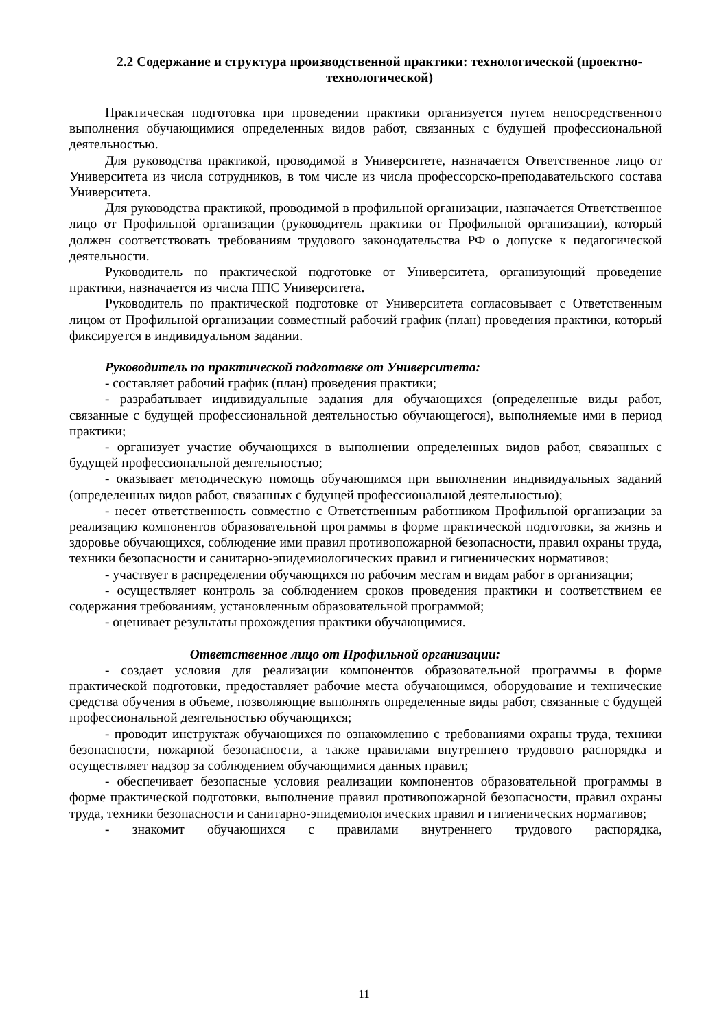2.2 Содержание и структура производственной практики: технологической (проектно-технологической)
Практическая подготовка при проведении практики организуется путем непосредственного выполнения обучающимися определенных видов работ, связанных с будущей профессиональной деятельностью.
Для руководства практикой, проводимой в Университете, назначается Ответственное лицо от Университета из числа сотрудников, в том числе из числа профессорско-преподавательского состава Университета.
Для руководства практикой, проводимой в профильной организации, назначается Ответственное лицо от Профильной организации (руководитель практики от Профильной организации), который должен соответствовать требованиям трудового законодательства РФ о допуске к педагогической деятельности.
Руководитель по практической подготовке от Университета, организующий проведение практики, назначается из числа ППС Университета.
Руководитель по практической подготовке от Университета согласовывает с Ответственным лицом от Профильной организации совместный рабочий график (план) проведения практики, который фиксируется в индивидуальном задании.
Руководитель по практической подготовке от Университета:
- составляет рабочий график (план) проведения практики;
- разрабатывает индивидуальные задания для обучающихся (определенные виды работ, связанные с будущей профессиональной деятельностью обучающегося), выполняемые ими в период практики;
- организует участие обучающихся в выполнении определенных видов работ, связанных с будущей профессиональной деятельностью;
- оказывает методическую помощь обучающимся при выполнении индивидуальных заданий (определенных видов работ, связанных с будущей профессиональной деятельностью);
- несет ответственность совместно с Ответственным работником Профильной организации за реализацию компонентов образовательной программы в форме практической подготовки, за жизнь и здоровье обучающихся, соблюдение ими правил противопожарной безопасности, правил охраны труда, техники безопасности и санитарно-эпидемиологических правил и гигиенических нормативов;
- участвует в распределении обучающихся по рабочим местам и видам работ в организации;
- осуществляет контроль за соблюдением сроков проведения практики и соответствием ее содержания требованиям, установленным образовательной программой;
- оценивает результаты прохождения практики обучающимися.
Ответственное лицо от Профильной организации:
- создает условия для реализации компонентов образовательной программы в форме практической подготовки, предоставляет рабочие места обучающимся, оборудование и технические средства обучения в объеме, позволяющие выполнять определенные виды работ, связанные с будущей профессиональной деятельностью обучающихся;
- проводит инструктаж обучающихся по ознакомлению с требованиями охраны труда, техники безопасности, пожарной безопасности, а также правилами внутреннего трудового распорядка и осуществляет надзор за соблюдением обучающимися данных правил;
- обеспечивает безопасные условия реализации компонентов образовательной программы в форме практической подготовки, выполнение правил противопожарной безопасности, правил охраны труда, техники безопасности и санитарно-эпидемиологических правил и гигиенических нормативов;
- знакомит обучающихся с правилами внутреннего трудового распорядка,
11